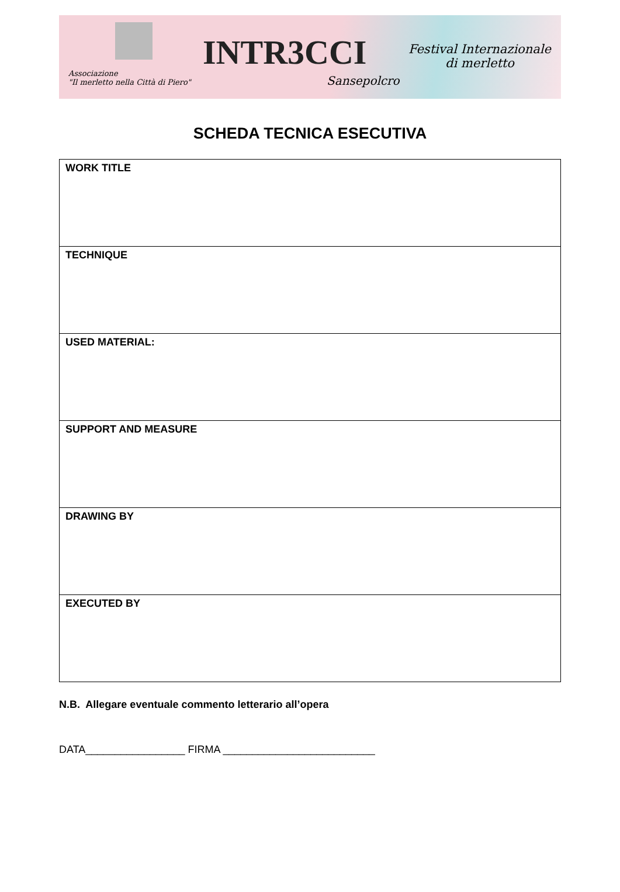Associazione
"Il merletto nella Città di Piero"
INTR3CCI
Sansepolcro
Festival Internazionale
di merletto
SCHEDA TECNICA ESECUTIVA
| WORK TITLE |
| TECHNIQUE |
| USED MATERIAL: |
| SUPPORT AND MEASURE |
| DRAWING BY |
| EXECUTED BY |
N.B. Allegare eventuale commento letterario all’opera
DATA_________________ FIRMA __________________________